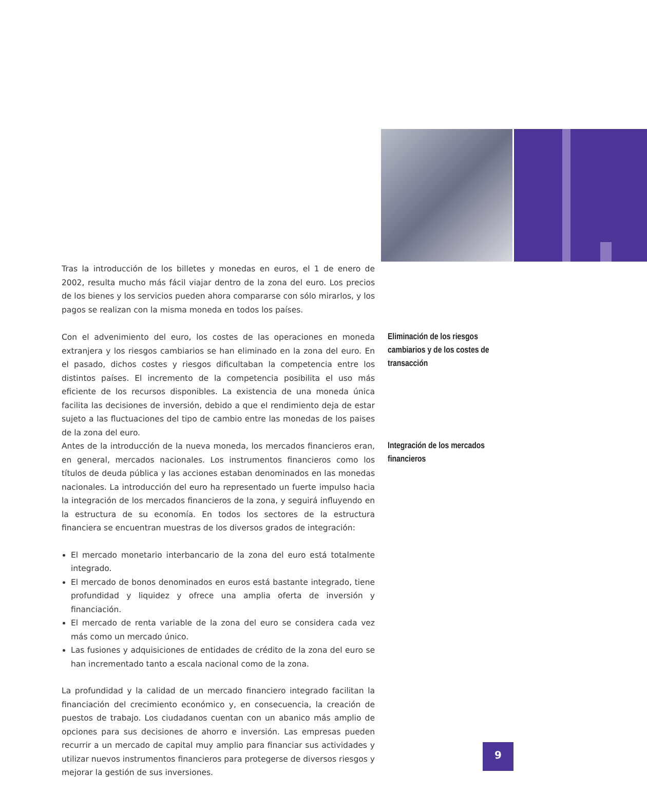Tras la introducción de los billetes y monedas en euros, el 1 de enero de 2002, resulta mucho más fácil viajar dentro de la zona del euro. Los precios de los bienes y los servicios pueden ahora compararse con sólo mirarlos, y los pagos se realizan con la misma moneda en todos los países.
Con el advenimiento del euro, los costes de las operaciones en moneda extranjera y los riesgos cambiarios se han eliminado en la zona del euro. En el pasado, dichos costes y riesgos dificultaban la competencia entre los distintos países. El incremento de la competencia posibilita el uso más eficiente de los recursos disponibles. La existencia de una moneda única facilita las decisiones de inversión, debido a que el rendimiento deja de estar sujeto a las fluctuaciones del tipo de cambio entre las monedas de los paises de la zona del euro.
Eliminación de los riesgos cambiarios y de los costes de transacción
Antes de la introducción de la nueva moneda, los mercados financieros eran, en general, mercados nacionales. Los instrumentos financieros como los títulos de deuda pública y las acciones estaban denominados en las monedas nacionales. La introducción del euro ha representado un fuerte impulso hacia la integración de los mercados financieros de la zona, y seguirá influyendo en la estructura de su economía. En todos los sectores de la estructura financiera se encuentran muestras de los diversos grados de integración:
El mercado monetario interbancario de la zona del euro está totalmente integrado.
El mercado de bonos denominados en euros está bastante integrado, tiene profundidad y liquidez y ofrece una amplia oferta de inversión y financiación.
El mercado de renta variable de la zona del euro se considera cada vez más como un mercado único.
Las fusiones y adquisiciones de entidades de crédito de la zona del euro se han incrementado tanto a escala nacional como de la zona.
La profundidad y la calidad de un mercado financiero integrado facilitan la financiación del crecimiento económico y, en consecuencia, la creación de puestos de trabajo. Los ciudadanos cuentan con un abanico más amplio de opciones para sus decisiones de ahorro e inversión. Las empresas pueden recurrir a un mercado de capital muy amplio para financiar sus actividades y utilizar nuevos instrumentos financieros para protegerse de diversos riesgos y mejorar la gestión de sus inversiones.
Integración de los mercados financieros
9